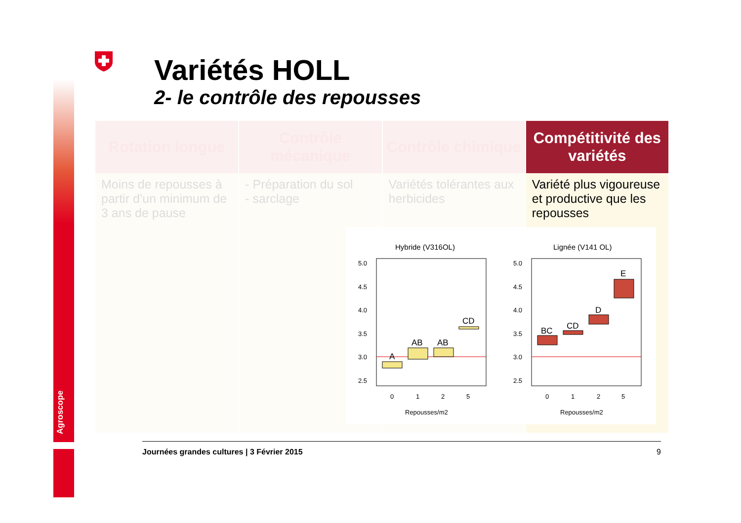Agroscope
Variétés HOLL
2- le contrôle des repousses
| Rotation longue | Contrôle mécanique | Contrôle chimique | Compétitivité des variétés |
| --- | --- | --- | --- |
| Moins de repousses à partir d’un minimum de 3 ans de pause | - Préparation du sol - sarclage | Variétés tolérantes aux herbicides | Variété plus vigoureuse et productive que les repousses |
Hybride (V316OL)
Lignée (V141 OL)
5.0
4.5
4.0
3.5
3.0
2.5
5.0
4.5
4.0
3.5
3.0
2.5
0
1
2
5
0
1
2
5
Repousses/m2
Repousses/m2
A
AB
AB
CD
BC
CD
D
E
Journées grandes cultures | 3 Février 2015 9